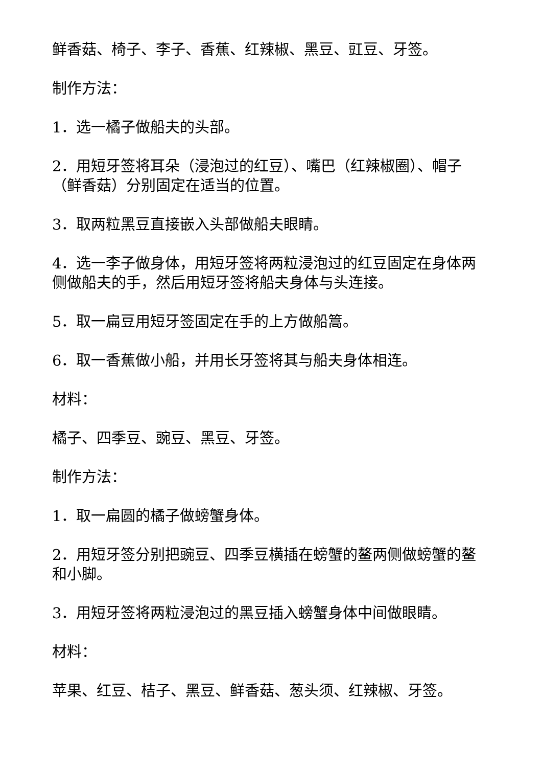鲜香菇、椅子、李子、香蕉、红辣椒、黑豆、豇豆、牙签。
制作方法：
1．选一橘子做船夫的头部。
2．用短牙签将耳朵（浸泡过的红豆）、嘴巴（红辣椒圈）、帽子（鲜香菇）分别固定在适当的位置。
3．取两粒黑豆直接嵌入头部做船夫眼睛。
4．选一李子做身体，用短牙签将两粒浸泡过的红豆固定在身体两侧做船夫的手，然后用短牙签将船夫身体与头连接。
5．取一扁豆用短牙签固定在手的上方做船篙。
6．取一香蕉做小船，并用长牙签将其与船夫身体相连。
材料：
橘子、四季豆、豌豆、黑豆、牙签。
制作方法：
1．取一扁圆的橘子做螃蟹身体。
2．用短牙签分别把豌豆、四季豆横插在螃蟹的鳌两侧做螃蟹的鳌和小脚。
3．用短牙签将两粒浸泡过的黑豆插入螃蟹身体中间做眼睛。
材料：
苹果、红豆、桔子、黑豆、鲜香菇、葱头须、红辣椒、牙签。